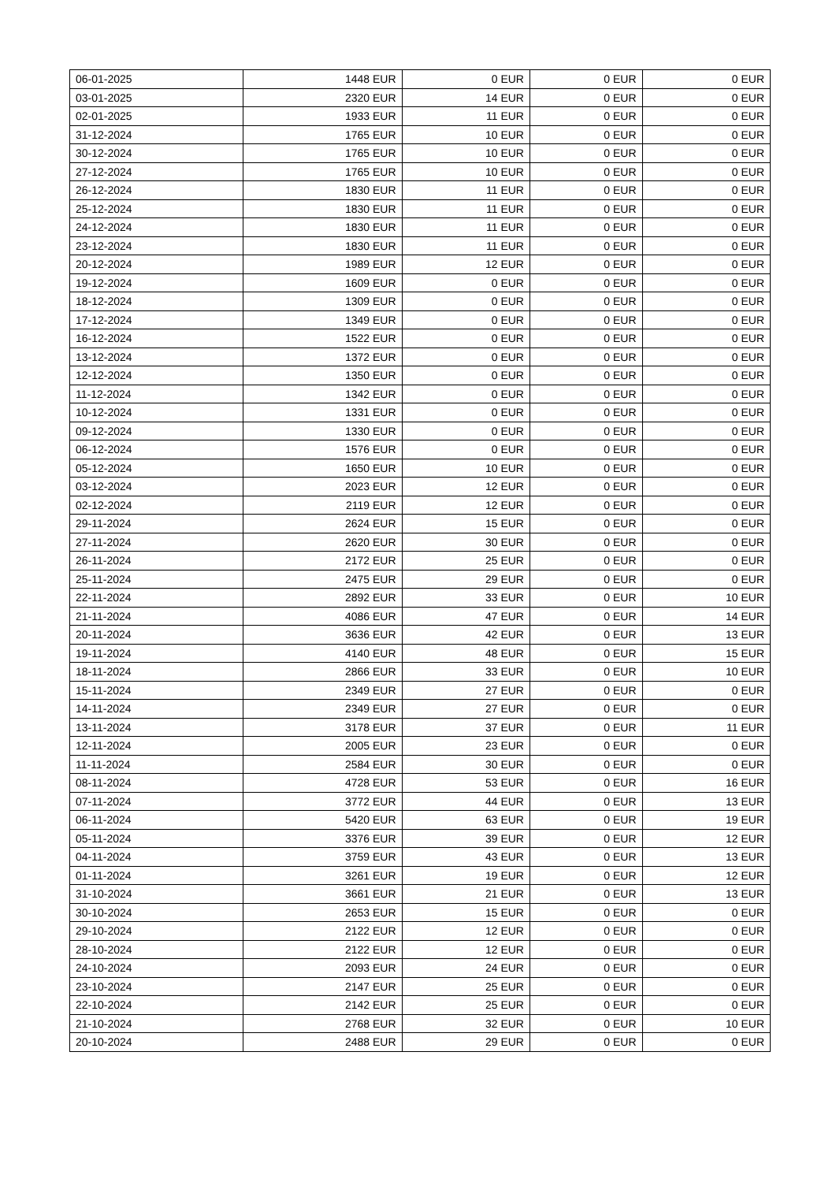| 06-01-2025 | 1448 EUR | 0 EUR | 0 EUR | 0 EUR |
| 03-01-2025 | 2320 EUR | 14 EUR | 0 EUR | 0 EUR |
| 02-01-2025 | 1933 EUR | 11 EUR | 0 EUR | 0 EUR |
| 31-12-2024 | 1765 EUR | 10 EUR | 0 EUR | 0 EUR |
| 30-12-2024 | 1765 EUR | 10 EUR | 0 EUR | 0 EUR |
| 27-12-2024 | 1765 EUR | 10 EUR | 0 EUR | 0 EUR |
| 26-12-2024 | 1830 EUR | 11 EUR | 0 EUR | 0 EUR |
| 25-12-2024 | 1830 EUR | 11 EUR | 0 EUR | 0 EUR |
| 24-12-2024 | 1830 EUR | 11 EUR | 0 EUR | 0 EUR |
| 23-12-2024 | 1830 EUR | 11 EUR | 0 EUR | 0 EUR |
| 20-12-2024 | 1989 EUR | 12 EUR | 0 EUR | 0 EUR |
| 19-12-2024 | 1609 EUR | 0 EUR | 0 EUR | 0 EUR |
| 18-12-2024 | 1309 EUR | 0 EUR | 0 EUR | 0 EUR |
| 17-12-2024 | 1349 EUR | 0 EUR | 0 EUR | 0 EUR |
| 16-12-2024 | 1522 EUR | 0 EUR | 0 EUR | 0 EUR |
| 13-12-2024 | 1372 EUR | 0 EUR | 0 EUR | 0 EUR |
| 12-12-2024 | 1350 EUR | 0 EUR | 0 EUR | 0 EUR |
| 11-12-2024 | 1342 EUR | 0 EUR | 0 EUR | 0 EUR |
| 10-12-2024 | 1331 EUR | 0 EUR | 0 EUR | 0 EUR |
| 09-12-2024 | 1330 EUR | 0 EUR | 0 EUR | 0 EUR |
| 06-12-2024 | 1576 EUR | 0 EUR | 0 EUR | 0 EUR |
| 05-12-2024 | 1650 EUR | 10 EUR | 0 EUR | 0 EUR |
| 03-12-2024 | 2023 EUR | 12 EUR | 0 EUR | 0 EUR |
| 02-12-2024 | 2119 EUR | 12 EUR | 0 EUR | 0 EUR |
| 29-11-2024 | 2624 EUR | 15 EUR | 0 EUR | 0 EUR |
| 27-11-2024 | 2620 EUR | 30 EUR | 0 EUR | 0 EUR |
| 26-11-2024 | 2172 EUR | 25 EUR | 0 EUR | 0 EUR |
| 25-11-2024 | 2475 EUR | 29 EUR | 0 EUR | 0 EUR |
| 22-11-2024 | 2892 EUR | 33 EUR | 0 EUR | 10 EUR |
| 21-11-2024 | 4086 EUR | 47 EUR | 0 EUR | 14 EUR |
| 20-11-2024 | 3636 EUR | 42 EUR | 0 EUR | 13 EUR |
| 19-11-2024 | 4140 EUR | 48 EUR | 0 EUR | 15 EUR |
| 18-11-2024 | 2866 EUR | 33 EUR | 0 EUR | 10 EUR |
| 15-11-2024 | 2349 EUR | 27 EUR | 0 EUR | 0 EUR |
| 14-11-2024 | 2349 EUR | 27 EUR | 0 EUR | 0 EUR |
| 13-11-2024 | 3178 EUR | 37 EUR | 0 EUR | 11 EUR |
| 12-11-2024 | 2005 EUR | 23 EUR | 0 EUR | 0 EUR |
| 11-11-2024 | 2584 EUR | 30 EUR | 0 EUR | 0 EUR |
| 08-11-2024 | 4728 EUR | 53 EUR | 0 EUR | 16 EUR |
| 07-11-2024 | 3772 EUR | 44 EUR | 0 EUR | 13 EUR |
| 06-11-2024 | 5420 EUR | 63 EUR | 0 EUR | 19 EUR |
| 05-11-2024 | 3376 EUR | 39 EUR | 0 EUR | 12 EUR |
| 04-11-2024 | 3759 EUR | 43 EUR | 0 EUR | 13 EUR |
| 01-11-2024 | 3261 EUR | 19 EUR | 0 EUR | 12 EUR |
| 31-10-2024 | 3661 EUR | 21 EUR | 0 EUR | 13 EUR |
| 30-10-2024 | 2653 EUR | 15 EUR | 0 EUR | 0 EUR |
| 29-10-2024 | 2122 EUR | 12 EUR | 0 EUR | 0 EUR |
| 28-10-2024 | 2122 EUR | 12 EUR | 0 EUR | 0 EUR |
| 24-10-2024 | 2093 EUR | 24 EUR | 0 EUR | 0 EUR |
| 23-10-2024 | 2147 EUR | 25 EUR | 0 EUR | 0 EUR |
| 22-10-2024 | 2142 EUR | 25 EUR | 0 EUR | 0 EUR |
| 21-10-2024 | 2768 EUR | 32 EUR | 0 EUR | 10 EUR |
| 20-10-2024 | 2488 EUR | 29 EUR | 0 EUR | 0 EUR |